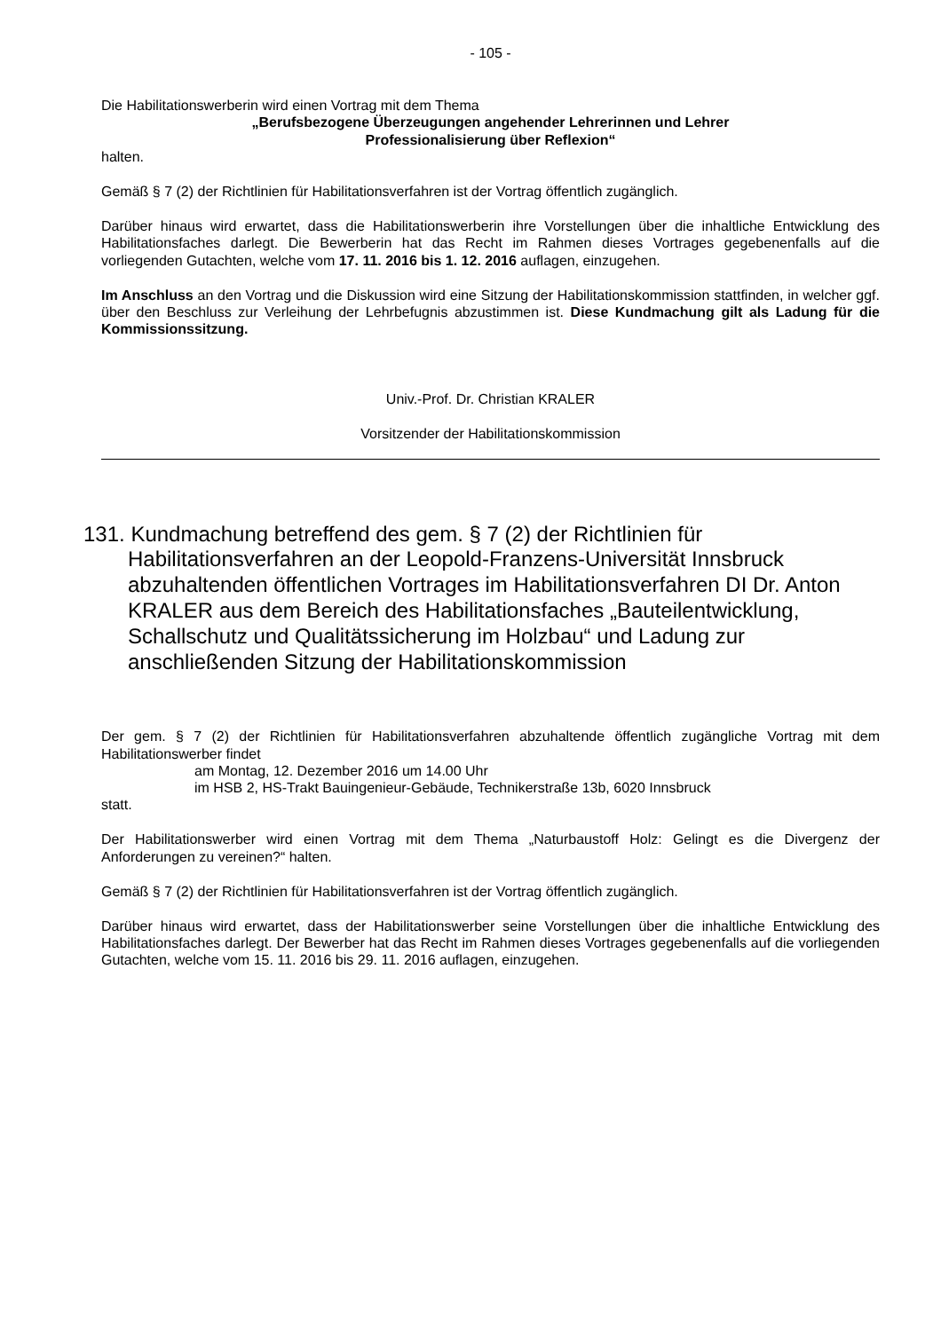- 105 -
Die Habilitationswerberin wird einen Vortrag mit dem Thema
„Berufsbezogene Überzeugungen angehender Lehrerinnen und Lehrer
Professionalisierung über Reflexion“
halten.
Gemäß § 7 (2) der Richtlinien für Habilitationsverfahren ist der Vortrag öffentlich zugänglich.
Darüber hinaus wird erwartet, dass die Habilitationswerberin ihre Vorstellungen über die inhaltliche Entwicklung des Habilitationsfaches darlegt. Die Bewerberin hat das Recht im Rahmen dieses Vortrages gegebenenfalls auf die vorliegenden Gutachten, welche vom 17. 11. 2016 bis 1. 12. 2016 auflagen, einzugehen.
Im Anschluss an den Vortrag und die Diskussion wird eine Sitzung der Habilitationskommission stattfinden, in welcher ggf. über den Beschluss zur Verleihung der Lehrbefugnis abzustimmen ist. Diese Kundmachung gilt als Ladung für die Kommissionssitzung.
Univ.-Prof. Dr. Christian KRALER
Vorsitzender der Habilitationskommission
131. Kundmachung betreffend des gem. § 7 (2) der Richtlinien für Habilitationsverfahren an der Leopold-Franzens-Universität Innsbruck abzuhaltenden öffentlichen Vortrages im Habilitationsverfahren DI Dr. Anton KRALER aus dem Bereich des Habilitationsfaches „Bauteilentwicklung, Schallschutz und Qualitätssicherung im Holzbau“ und Ladung zur anschließenden Sitzung der Habilitationskommission
Der gem. § 7 (2) der Richtlinien für Habilitationsverfahren abzuhaltende öffentlich zugängliche Vortrag mit dem Habilitationswerber findet
am Montag, 12. Dezember 2016 um 14.00 Uhr
im HSB 2, HS-Trakt Bauingenieur-Gebäude, Technikerstraße 13b, 6020 Innsbruck
statt.
Der Habilitationswerber wird einen Vortrag mit dem Thema „Naturbaustoff Holz: Gelingt es die Divergenz der Anforderungen zu vereinen?“ halten.
Gemäß § 7 (2) der Richtlinien für Habilitationsverfahren ist der Vortrag öffentlich zugänglich.
Darüber hinaus wird erwartet, dass der Habilitationswerber seine Vorstellungen über die inhaltliche Entwicklung des Habilitationsfaches darlegt. Der Bewerber hat das Recht im Rahmen dieses Vortrages gegebenenfalls auf die vorliegenden Gutachten, welche vom 15. 11. 2016 bis 29. 11. 2016 auflagen, einzugehen.